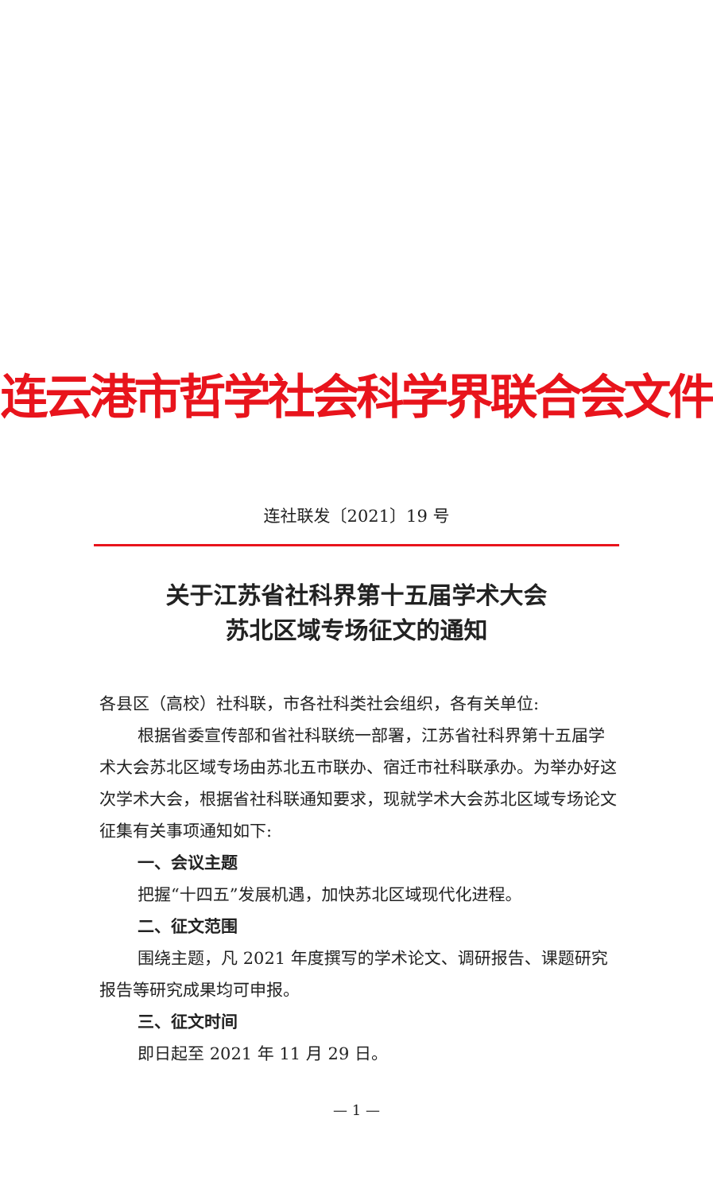连云港市哲学社会科学界联合会文件
连社联发〔2021〕19 号
关于江苏省社科界第十五届学术大会
苏北区域专场征文的通知
各县区（高校）社科联，市各社科类社会组织，各有关单位:
根据省委宣传部和省社科联统一部署，江苏省社科界第十五届学术大会苏北区域专场由苏北五市联办、宿迁市社科联承办。为举办好这次学术大会，根据省社科联通知要求，现就学术大会苏北区域专场论文征集有关事项通知如下:
一、会议主题
把握“十四五”发展机遇，加快苏北区域现代化进程。
二、征文范围
围绕主题，凡 2021 年度撰写的学术论文、调研报告、课题研究报告等研究成果均可申报。
三、征文时间
即日起至 2021 年 11 月 29 日。
— 1 —